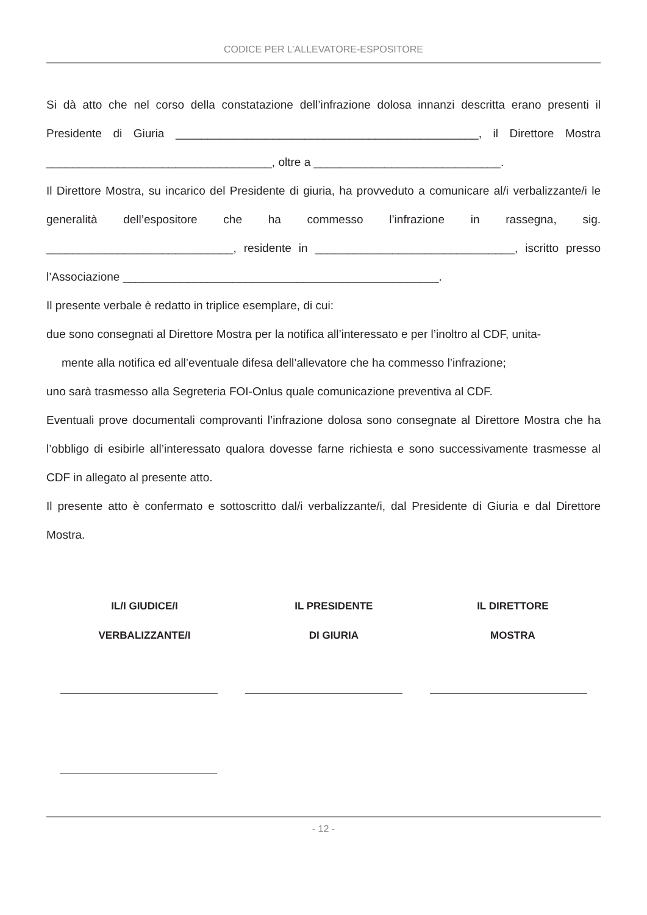CODICE PER L’ALLEVATORE-ESPOSITORE
Si dà atto che nel corso della constatazione dell’infrazione dolosa innanzi descritta erano presenti il Presidente di Giuria _______________________________________________, il Direttore Mostra ___________________________________, oltre a _____________________________.
Il Direttore Mostra, su incarico del Presidente di giuria, ha provveduto a comunicare al/i verbalizzante/i le generalità dell’espositore che ha commesso l’infrazione in rassegna, sig. _____________________________, residente in _______________________________, iscritto presso l’Associazione _________________________________________________.
Il presente verbale è redatto in triplice esemplare, di cui:
due sono consegnati al Direttore Mostra per la notifica all’interessato e per l’inoltro al CDF, unita-
mente alla notifica ed all’eventuale difesa dell’allevatore che ha commesso l’infrazione;
uno sarà trasmesso alla Segreteria FOI-Onlus quale comunicazione preventiva al CDF.
Eventuali prove documentali comprovanti l’infrazione dolosa sono consegnate al Direttore Mostra che ha l’obbligo di esibirle all’interessato qualora dovesse farne richiesta e sono successivamente trasmesse al CDF in allegato al presente atto.
Il presente atto è confermato e sottoscritto dal/i verbalizzante/i, dal Presidente di Giuria e dal Direttore Mostra.
IL/I GIUDICE/I
VERBALIZZANTE/I
IL PRESIDENTE
DI GIURIA
IL DIRETTORE
MOSTRA
- 12 -